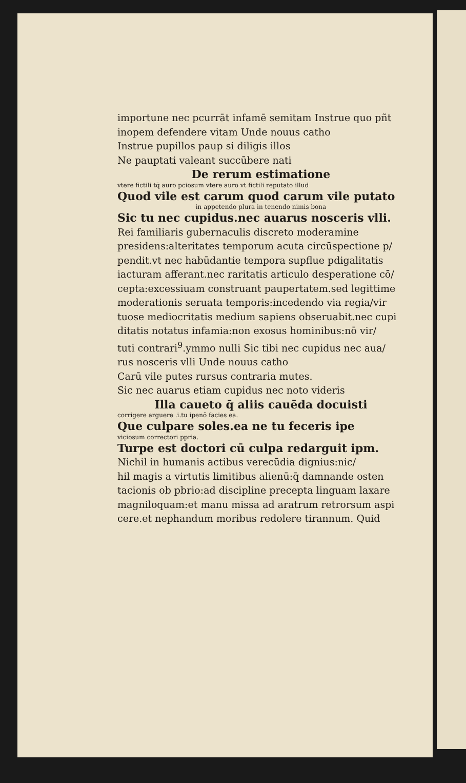importune nec pcurrāt infamē semitam Instrue quo pñt
inopem defendere vitam Unde nouus catho
Instrue pupillos paup si diligis illos
Ne pauptati valeant succūbere nati
De rerum estimatione
vtere fictili tq̄ auro pciosum vtere auro vt fictili reputato illud
Quod vile est carum quod carum vile putato
in appetendo plura in tenendo nimis bona
Sic tu nec cupidus.nec auarus nosceris vlli.
Rei familiaris gubernaculis discreto moderamine
presidens:alteritates temporum acuta circūspectione p/
pendit.vt nec habūdantie tempora supflue pdigalitatis
iacturam afferant.nec raritatis articulo desperatione cō/
cepta:excessiuam construant paupertatem.sed legittime
moderationis seruata temporis:incedendo via regia/vir
tuose mediocritatis medium sapiens obseruabit.nec cupi
ditatis notatus infamia:non exosus hominibus:nō vir/
tuti contrari<sup>9</sup>.ymmo nulli Sic tibi nec cupidus nec aua/
rus nosceris vlli Unde nouus catho
Carū vile putes rursus contraria mutes.
Sic nec auarus etiam cupidus nec noto videris
Illa caueto q̄ aliis cauēda docuisti
corrigere arguere .i.tu ipenō facies ea.
Que culpare soles.ea ne tu feceris ipe
viciosum correctori ppria.
Turpe est doctori cū culpa redarguit ipm.
Nichil in humanis actibus verecūdia dignius:nic/
hil magis a virtutis limitibus alienū:q̄ damnande osten
tacionis ob pbrio:ad discipline precepta linguam laxare
magniloquam:et manu missa ad aratrum retrorsum aspi
cere.et nephandum moribus redolere tirannum. Quid